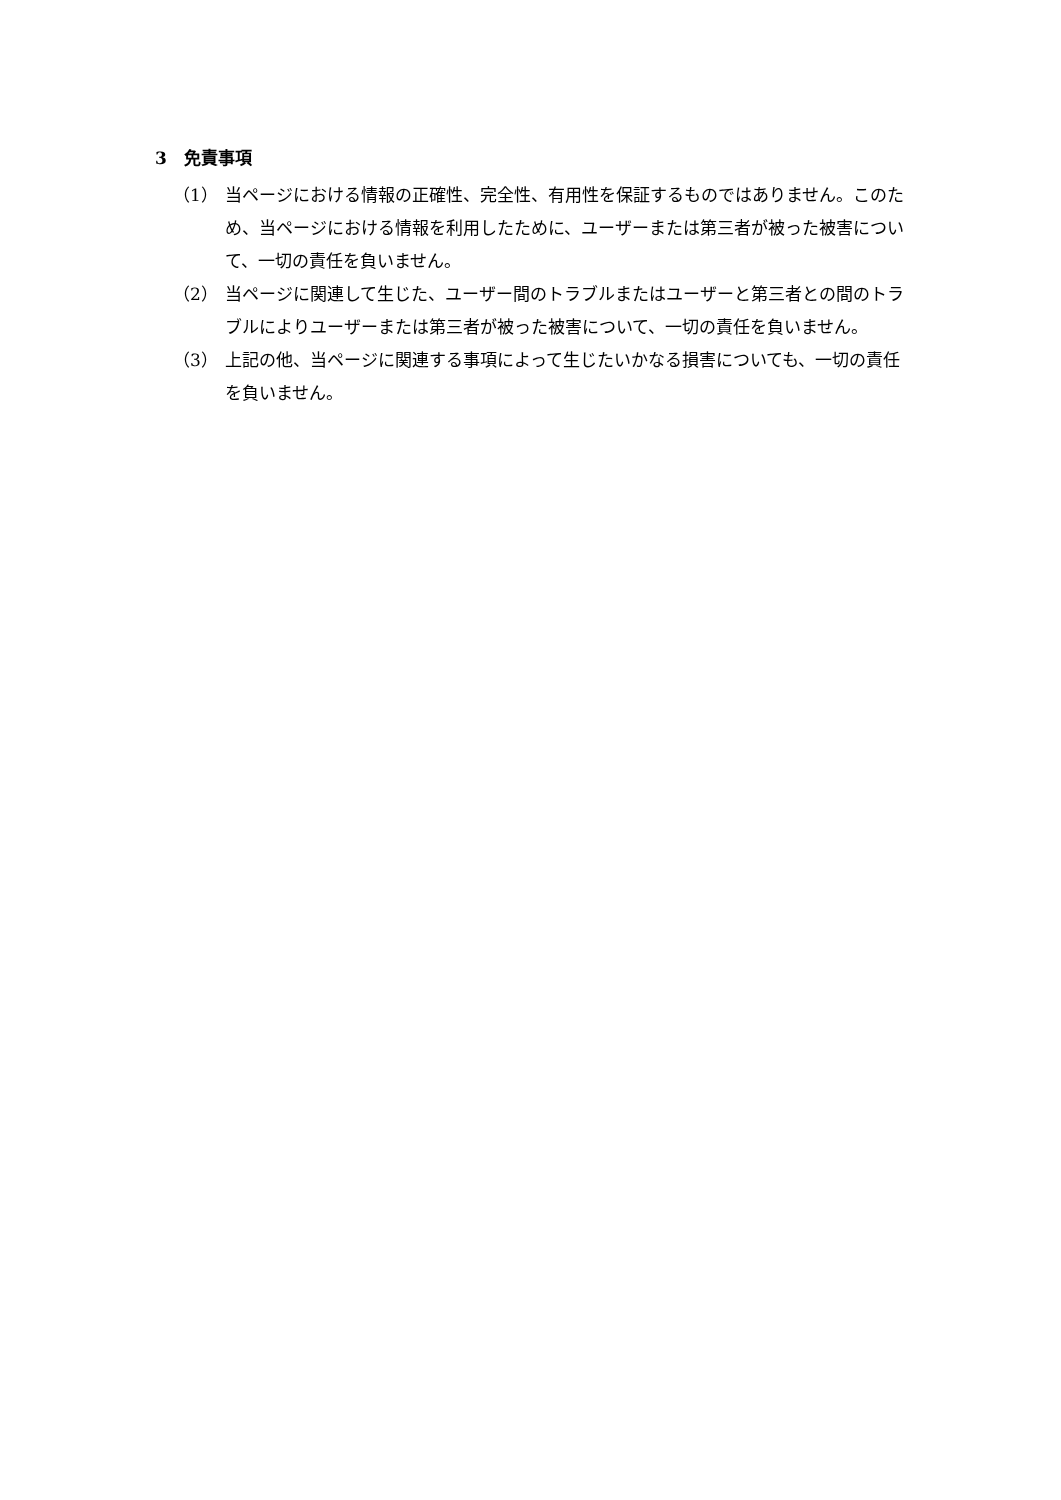3　免責事項
（1） 当ページにおける情報の正確性、完全性、有用性を保証するものではありません。このため、当ページにおける情報を利用したために、ユーザーまたは第三者が被った被害について、一切の責任を負いません。
（2） 当ページに関連して生じた、ユーザー間のトラブルまたはユーザーと第三者との間のトラブルによりユーザーまたは第三者が被った被害について、一切の責任を負いません。
（3） 上記の他、当ページに関連する事項によって生じたいかなる損害についても、一切の責任を負いません。